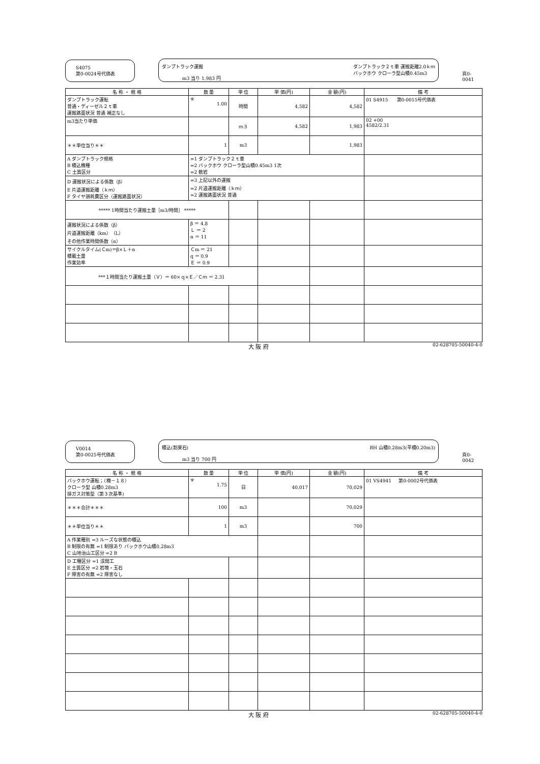S4075
第0-0024号代価表
ダンプトラック運搬
m3 当り 1,983 円
ダンプトラック２ｔ車 運搬距離2.0ｋｍ
バックホウ クローラ型山積0.45m3
頁0-0041
| 名 称 ・ 規 格 | 数 量 | 単 位 | 単 価(円) | 金 額(円) | 備 考 |
| --- | --- | --- | --- | --- | --- |
| ダンプトラック運転 普通・ディーゼル２ｔ車 運搬路面状況 普通 補正なし | ※ 1.00 | 時間 | 4,582 | 4,582 | 01 S4915 第0-0015号代価表 |
| m3当たり単価 | | ｍ３ | 4,582 | 1,983 | 02 +00 4582/2.31 |
| ＊＊単位当り＊＊ | 1 | m3 | | 1,983 | |
| A ダンプトラック規格 B 積込機種 C 土質区分 | =1 ダンプトラック２ｔ車 =2 バックホウ クローラ型山積0.45m3 1次 =2 軟岩 | | | | |
| D 運搬状況による係数（β） E 片道運搬距離（ｋｍ） F タイヤ損耗費区分（運搬路面状況） | =3 上記以外の運搬 =2 片道運搬距離（ｋｍ） =2 運搬路面状況 普通 | | | | |
| ***** 1時間当たり運搬土量［m3/時間］ ***** | | | | | |
| 運搬状況による係数（β） 片道運搬距離（km）（L） その他作業時間係数（α） | β ＝ 4.8 Ｌ ＝ 2 α ＝ 11 | | | | |
| サイクルタイム(Ｃm)＝β×Ｌ＋α 積載土量 作業効率 | Ｃm ＝ 21 q ＝ 0.9 Ｅ ＝ 0.9 | | | | |
| ***１時間当たり運搬土量（Ｖ）＝ 60×ｑ×Ｅ／Ｃｍ ＝ 2.31 | | | | | |
大 阪 府 02-628705-50040-4-0
V0014
第0-0025号代価表
積込(割栗石)
m3 当り 700 円
BH 山積0.28m3(平積0.20m3)
頁0-0042
| 名 称 ・ 規 格 | 数 量 | 単 位 | 単 価(円) | 金 額(円) | 備 考 |
| --- | --- | --- | --- | --- | --- |
| バックホウ運転；（機－１８） クローラ型 山積0.28m3 排ガス対策型（第３次基準) | ※ 1.75 | 日 | 40,017 | 70,029 | 01 VS4941 第0-0002号代価表 |
| ＊＊＊合計＊＊＊ | 100 | m3 | | 70,029 | |
| ＊＊単位当り＊＊ | 1 | m3 | | 700 | |
| A 作業種別 =3 ルーズな状態の積込 B 制限の有無 =1 制限あり バックホウ山積0.28m3 C 山地治山工区分 =2 B | | | | | |
| D 工種区分 =1 渓間工 E 土質区分 =2 岩塊・玉石 F 障害の有無 =2 障害なし | | | | | |
大 阪 府 02-628705-50040-4-0